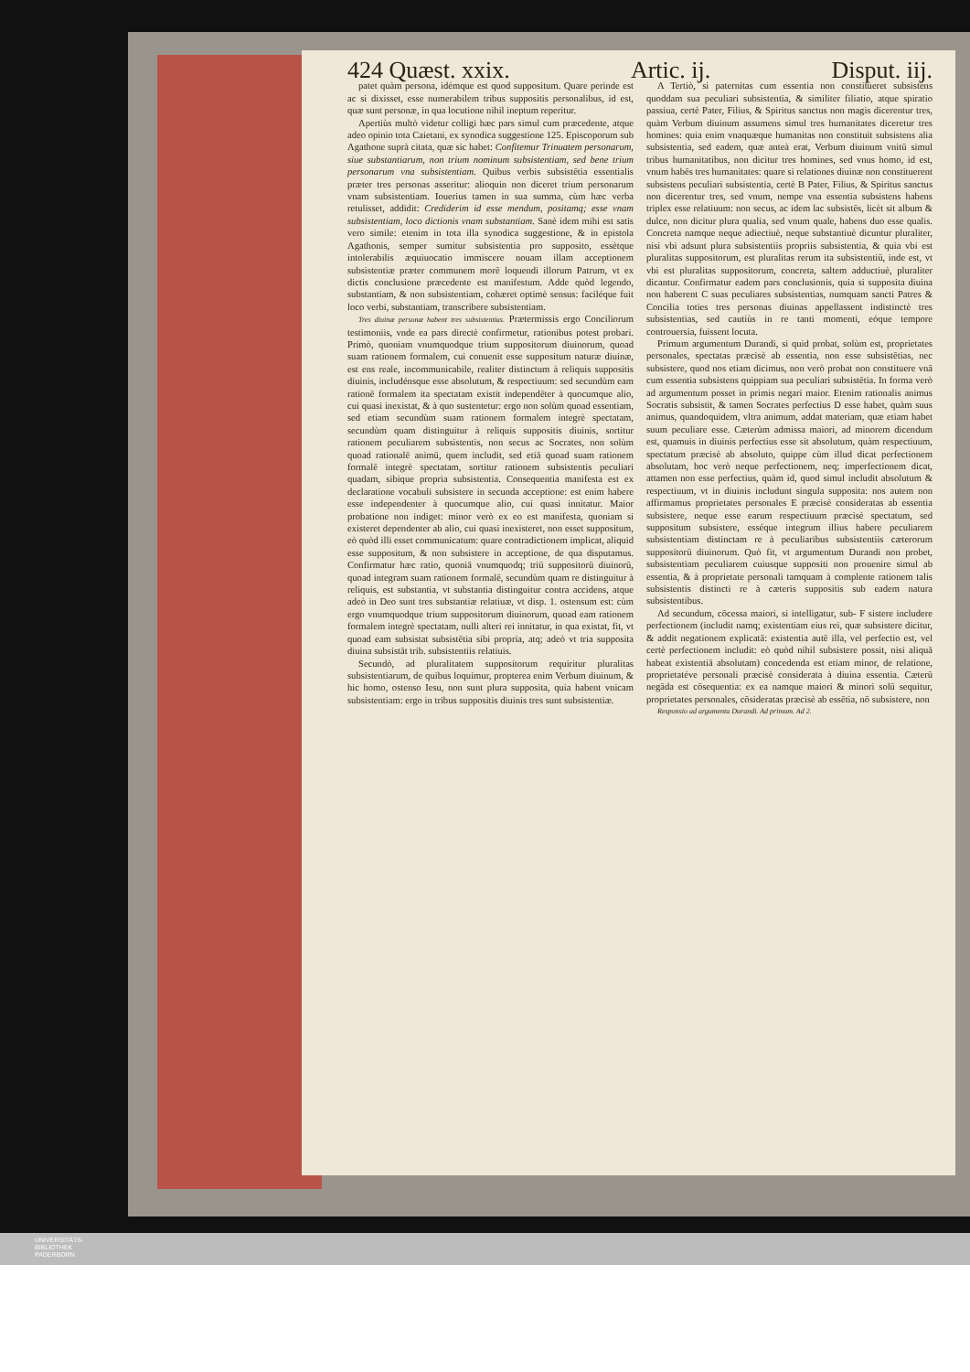424 Quæst. xxix. Artic. ij. Disput. iij.
patet quàm persona, idémque est quod suppositum. Quare perinde est ac si dixisset, esse numerabilem tribus suppositis personalibus, id est, quæ sunt personæ, in qua locutione nihil ineptum reperitur.
Apertiùs multò videtur colligi hæc pars simul cum præcedente, atque adeo opinio tota Caietani, ex synodica suggestione 125. Episcoporum sub Agathone suprà citata, quæ sic habet: Confitemur Trinuatem personarum, siue substantiarum, non trium nominum subsistentiam, sed bene trium personarum vna subsistentiam. Quibus verbis subsistētia essentialis præter tres personas asseritur: alioquin non diceret trium personarum vnam subsistentiam. Iouerius tamen in sua summa, cùm hæc verba retulisset, addidit: Crediderim id esse mendum, positamq; esse vnam subsistentiam, loco dictionis vnam substantiam. Sanè idem mihi est satis vero simile: etenim in tota illa synodica suggestione, & in epistola Agathonis, semper sumitur subsistentia pro supposito, essètque intolerabilis æquiuocatio immiscere nouam illam acceptionem subsistentiæ præter communem morē loquendi illorum Patrum, vt ex dictis conclusione præcedente est manifestum. Adde quòd legendo, substantiam, & non subsistentiam, cohæret optimè sensus: faciléque fuit loco verbi, substantiam, transcribere subsistentiam.
Tres diuinæ personæ habent tres subsistentias. Prætermissis ergo Conciliorum testimoniis, vnde ea pars directè confirmetur, rationibus potest probari. Primò, quoniam vnumquodque trium suppositorum diuinorum, quoad suam rationem formalem, cui conuenit esse suppositum naturæ diuinæ, est ens reale, incommunicabile, realiter distinctum à reliquis suppositis diuinis, includénsque esse absolutum, & respectiuum: sed secundùm eam rationē formalem ita spectatam existit independēter à quocumque alio, cui quasi inexistat, & à quo sustentetur: ergo non solùm quoad essentiam, sed etiam secundùm suam rationem formalem integrè spectatam, secundùm quam distinguitur à reliquis suppositis diuinis, sortitur rationem peculiarem subsistentis, non secus ac Socrates, non solùm quoad rationalē animū, quem includit, sed etiā quoad suam rationem formalē integrè spectatam, sortitur rationem subsistentis peculiari quadam, sibique propria subsistentia. Consequentia manifesta est ex declaratione vocabuli subsistere in secunda acceptione: est enim habere esse independenter à quocumque alio, cui quasi innitatur. Maior probatione non indiget: minor verò ex eo est manifesta, quoniam si existeret dependenter ab alio, cui quasi inexisteret, non esset suppositum, eò quòd illi esset communicatum: quare contradictionem implicat, aliquid esse suppositum, & non subsistere in acceptione, de qua disputamus. Confirmatur hæc ratio, quoniā vnumquodq; triū suppositorū diuinorū, quoad integram suam rationem formalē, secundùm quam re distinguitur à reliquis, est substantia, vt substantia distinguitur contra accidens, atque adeò in Deo sunt tres substantiæ relatiuæ, vt disp. 1. ostensum est: cùm ergo vnumquodque trium suppositorum diuinorum, quoad eam rationem formalem integrè spectatam, nulli alteri rei innitatur, in qua existat, fit, vt quoad eam subsistat subsistētia sibi propria, atq; adeò vt tria supposita diuina subsistāt trib. subsistentiis relatiuis.
Secundò, ad pluralitatem suppositorum requiritur pluralitas subsistentiarum, de quibus loquimur, propterea enim Verbum diuinum, & hic homo, ostenso Iesu, non sunt plura supposita, quia habent vnicam subsistentiam: ergo in tribus suppositis diuinis tres sunt subsistentiæ.
A Tertiò, si paternitas cum essentia non constitueret subsistens quoddam sua peculiari subsistentia, & similiter filiatio, atque spiratio passiua, certè Pater, Filius, & Spiritus sanctus non magis dicerentur tres, quàm Verbum diuinum assumens simul tres humanitates diceretur tres homines: quia enim vnaquæque humanitas non constituit subsistens alia subsistentia, sed eadem, quæ anteà erat, Verbum diuinum vnitū simul tribus humanitatibus, non dicitur tres homines, sed vnus homo, id est, vnum habēs tres humanitates: quare si relationes diuinæ non constituerent subsistens peculiari subsistentia, certè B Pater, Filius, & Spiritus sanctus non dicerentur tres, sed vnum, nempe vna essentia subsistens habens triplex esse relatiuum: non secus, ac idem lac subsistēs, licèt sit album & dulce, non dicitur plura qualia, sed vnum quale, habens duo esse qualis. Concreta namque neque adiectiuè, neque substantiuè dicuntur pluraliter, nisi vbi adsunt plura subsistentiis propriis subsistentia, & quia vbi est pluralitas suppositorum, est pluralitas rerum ita subsistentiū, inde est, vt vbi est pluralitas suppositorum, concreta, saltem adductiuè, pluraliter dicantur. Confirmatur eadem pars conclusionis, quia si supposita diuina non haberent C suas peculiares subsistentias, numquam sancti Patres & Concilia toties tres personas diuinas appellassent indistinctè tres subsistentias, sed cautiùs in re tanti momenti, eóque tempore controuersia, fuissent locuta.
Primum argumentum Durandi, si quid probat, solùm est, proprietates personales, spectatas præcisè ab essentia, non esse subsistētias, nec subsistere, quod nos etiam dicimus, non verò probat non constituere vnā cum essentia subsistens quippiam sua peculiari subsistētia. In forma verò ad argumentum posset in primis negari maior. Etenim rationalis animus Socratis subsistit, & tamen Socrates perfectius D esse habet, quàm suus animus, quandoquidem, vltra animum, addat materiam, quæ etiam habet suum peculiare esse. Cæterùm admissa maiori, ad minorem dicendum est, quamuis in diuinis perfectius esse sit absolutum, quàm respectiuum, spectatum præcisè ab absoluto, quippe cùm illud dicat perfectionem absolutam, hoc verò neque perfectionem, neq; imperfectionem dicat, attamen non esse perfectius, quàm id, quod simul includit absolutum & respectiuum, vt in diuinis includunt singula supposita: nos autem non affirmamus proprietates personales E præcisè consideratas ab essentia subsistere, neque esse earum respectiuum præcisè spectatum, sed suppositum subsistere, esséque integrum illius habere peculiarem subsistentiam distinctam re à peculiaribus subsistentiis cæterorum suppositorū diuinorum. Quò fit, vt argumentum Durandi non probet, subsistentiam peculiarem cuiusque suppositi non prouenire simul ab essentia, & à proprietate personali tamquam à complente rationem talis subsistentis distincti re à cæteris suppositis sub eadem natura subsistentibus.
Ad secundum, cōcessa maiori, si intelligatur, sub- F sistere includere perfectionem (includit namq; existentiam eius rei, quæ subsistere dicitur, & addit negationem explicatā: existentia autē illa, vel perfectio est, vel certè perfectionem includit: eò quòd nihil subsistere possit, nisi aliquā habeat existentiā absolutam) concedenda est etiam minor, de relatione, proprietatéve personali præcisè considerata à diuina essentia. Cæterū negāda est cōsequentia: ex ea namque maiori & minori solū sequitur, proprietates personales, cōsideratas præcisè ab essētia, nō subsistere, non
Responsio ad argumenta Durandi. Ad primum. Ad 2.
UNIVERSITÄTS-
BIBLIOTHEK
PADERBORN